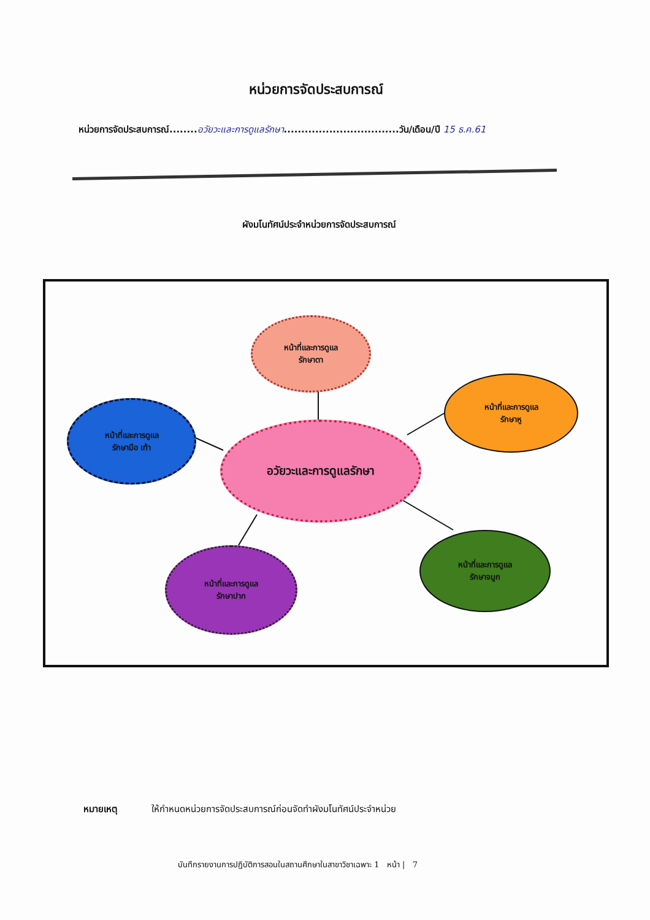หน่วยการจัดประสบการณ์
หน่วยการจัดประสบการณ์........อวัยวะและการดูแลรักษา.................................วัน/เดือน/ปี 15 ธ.ค.61
ผังมโนทัศน์ประจำหน่วยการจัดประสบการณ์
หน้าที่และการดูแล
รักษาตา
หน้าที่และการดูแล
รักษาหู
หน้าที่และการดูแล
รักษามือ เท้า
อวัยวะและการดูแลรักษา
หน้าที่และการดูแล
รักษาจมูก
หน้าที่และการดูแล
รักษาปาก
หมายเหตุ ให้กำหนดหน่วยการจัดประสบการณ์ก่อนจัดทำผังมโนทัศน์ประจำหน่วย
บันทึกรายงานการปฏิบัติการสอนในสถานศึกษาในสาขาวิชาเฉพาะ 1 หน้า | 7